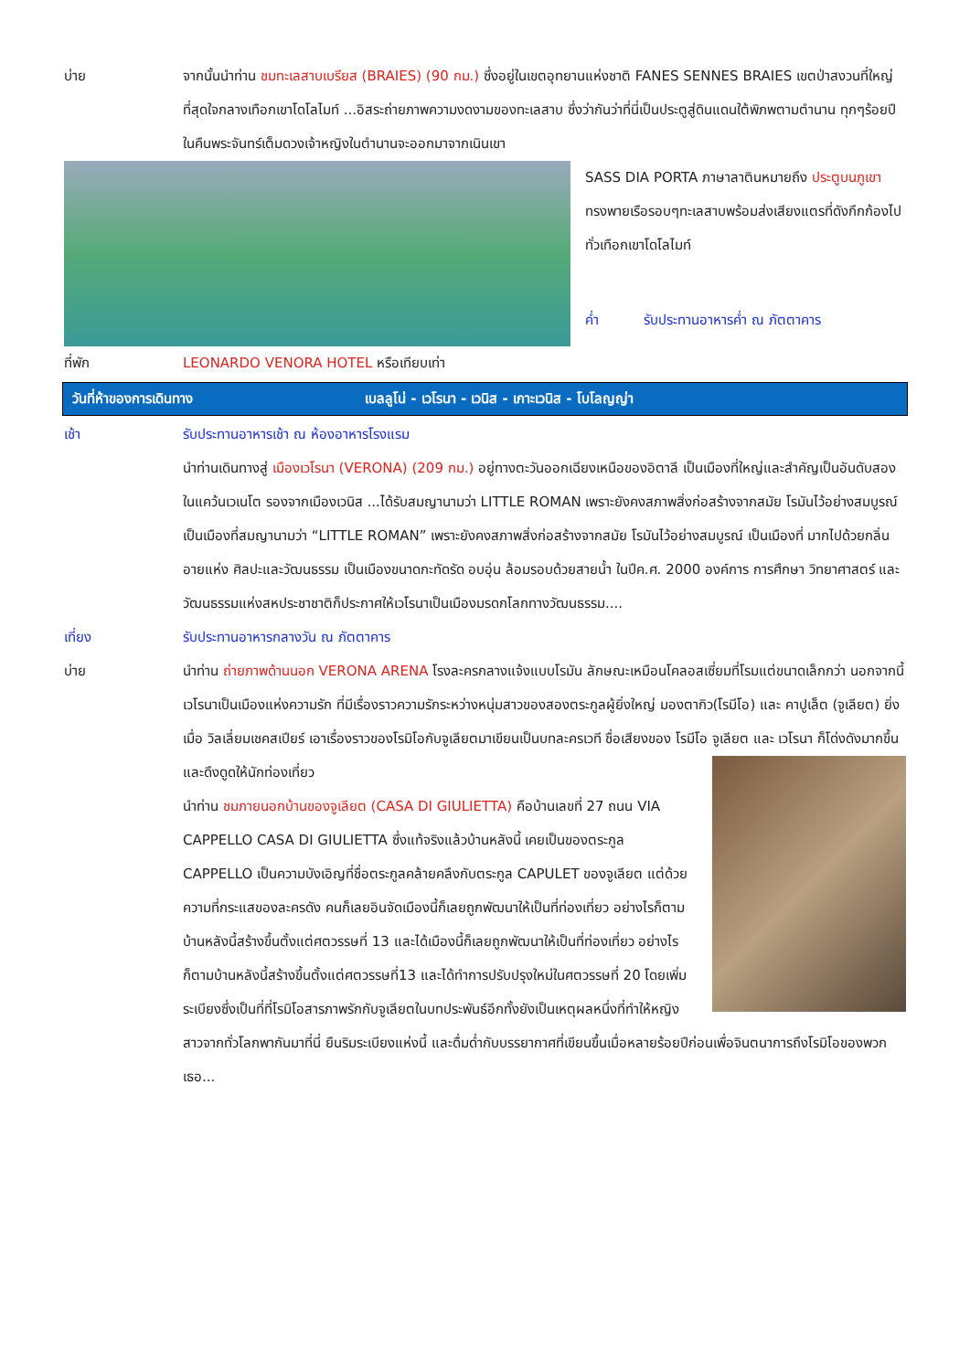บ่าย จากนั้นนำท่าน ชมทะเลสาบเบรียส (BRAIES) (90 กม.) ซึ่งอยู่ในเขตอุทยานแห่งชาติ FANES SENNES BRAIES เขตป่าสงวนที่ใหญ่ที่สุดใจกลางเทือกเขาโดโลไมท์ ...อิสระถ่ายภาพความงดงามของทะเลสาบ ซึ่งว่ากันว่าที่นี่เป็นประตูสู่ดินแดนใต้พิภพตามตำนาน ทุกๆร้อยปีในคืนพระจันทร์เต็มดวงเจ้าหญิงในตำนานจะออกมาจากเนินเขา
SASS DIA PORTA ภาษาลาตินหมายถึง ประตูบนภูเขา ทรงพายเรือรอบๆทะเลสาบพร้อมส่งเสียงแตรที่ดังกึกก้องไปทั่วเทือกเขาโดโลไมท์
ค่ำ รับประทานอาหารค่ำ ณ ภัตตาคาร
ที่พัก LEONARDO VENORA HOTEL หรือเทียบเท่า
วันที่ห้าของการเดินทาง เบลลูโน่ - เวโรนา - เวนิส - เกาะเวนิส - โบโลญญ่า
เช้า รับประทานอาหารเช้า ณ ห้องอาหารโรงแรม
นำท่านเดินทางสู่ เมืองเวโรนา (VERONA) (209 กม.) อยู่ทางตะวันออกเฉียงเหนือของอิตาลี เป็นเมืองที่ใหญ่และสำคัญเป็นอันดับสองในแคว้นเวเนโต รองจากเมืองเวนิส ...ได้รับสมญานามว่า LITTLE ROMAN เพราะยังคงสภาพสิ่งก่อสร้างจากสมัย โรมันไว้อย่างสมบูรณ์ เป็นเมืองที่สมญานามว่า “LITTLE ROMAN” เพราะยังคงสภาพสิ่งก่อสร้างจากสมัย โรมันไว้อย่างสมบูรณ์ เป็นเมืองที่ มากไปด้วยกลิ่นอายแห่ง ศิลปะและวัฒนธรรม เป็นเมืองขนาดกะทัดรัด อบอุ่น ล้อมรอบด้วยสายน้ำ ในปีค.ศ. 2000 องค์การ การศึกษา วิทยาศาสตร์ และวัฒนธรรมแห่งสหประชาชาติก็ประกาศให้เวโรนาเป็นเมืองมรดกโลกทางวัฒนธรรม....
เที่ยง รับประทานอาหารกลางวัน ณ ภัตตาคาร
บ่าย นำท่าน ถ่ายภาพด้านนอก VERONA ARENA โรงละครกลางแจ้งแบบโรมัน ลักษณะเหมือนโคลอสเซี่ยมที่โรมแต่ขนาดเล็กกว่า นอกจากนี้ เวโรนาเป็นเมืองแห่งความรัก ที่มีเรื่องราวความรักระหว่างหนุ่มสาวของสองตระกูลผู้ยิ่งใหญ่ มองตากิว(โรมีโอ) และ คาปูเล็ต (จูเลียต) ยิ่งเมื่อ วิลเลี่ยมเชคสเปียร์ เอาเรื่องราวของโรมิโอกับจูเลียตมาเขียนเป็นบทละครเวที ชื่อเสียงของ โรมีโอ จูเลียต และ เวโรนา ก็โด่งดังมากขึ้น
และดึงดูดให้นักท่องเที่ยว
นำท่าน ชมภายนอกบ้านของจูเลียต (CASA DI GIULIETTA) คือบ้านเลขที่ 27 ถนน VIA CAPPELLO CASA DI GIULIETTA ซึ่งแท้จริงแล้วบ้านหลังนี้ เคยเป็นของตระกูล CAPPELLO เป็นความบังเอิญที่ชื่อตระกูลคล้ายคลึงกับตระกูล CAPULET ของจูเลียต แต่ด้วยความที่กระแสของละครดัง คนก็เลยอินจัดเมืองนี้ก็เลยถูกพัฒนาให้เป็นที่ท่องเที่ยว อย่างไรก็ตามบ้านหลังนี้สร้างขึ้นตั้งแต่ศตวรรษที่ 13 และได้เมืองนี้ก็เลยถูกพัฒนาให้เป็นที่ท่องเที่ยว อย่างไรก็ตามบ้านหลังนี้สร้างขึ้นตั้งแต่ศตวรรษที่13 และได้ทำการปรับปรุงใหม่ในศตวรรษที่ 20 โดยเพิ่มระเบียงซึ่งเป็นที่ที่โรมิโอสารภาพรักกับจูเลียตในบทประพันธ์อีกทั้งยังเป็นเหตุผลหนึ่งที่ทำให้หญิง สาวจากทั่วโลกพากันมาที่นี่ ยืนริมระเบียงแห่งนี้ และดื่มด่ำกับบรรยากาศที่เขียนขึ้นเมื่อหลายร้อยปีก่อนเพื่อจินตนาการถึงโรมิโอของพวกเธอ...